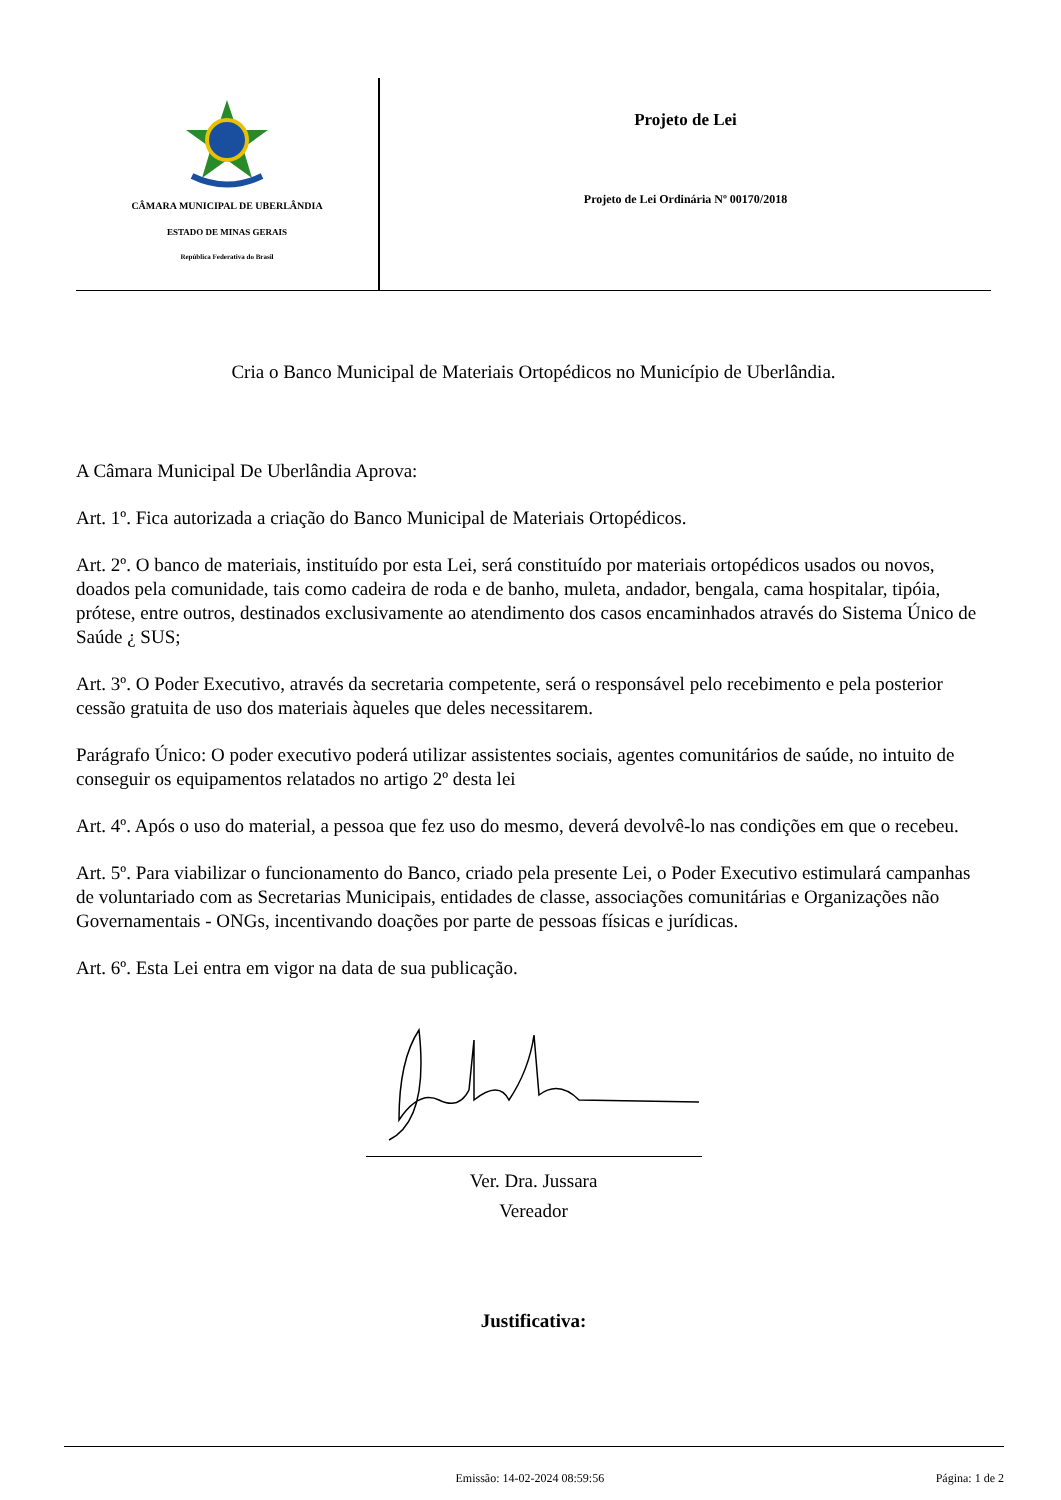CÂMARA MUNICIPAL DE UBERLÂNDIA
ESTADO DE MINAS GERAIS
República Federativa do Brasil
Projeto de Lei
Projeto de Lei Ordinária Nº 00170/2018
Cria o Banco Municipal de Materiais Ortopédicos no Município de Uberlândia.
A Câmara Municipal De Uberlândia Aprova:
Art. 1º. Fica autorizada a criação do Banco Municipal de Materiais Ortopédicos.
Art. 2º. O banco de materiais, instituído por esta Lei, será constituído por materiais ortopédicos usados ou novos, doados pela comunidade, tais como cadeira de roda e de banho, muleta, andador, bengala, cama hospitalar, tipóia, prótese, entre outros, destinados exclusivamente ao atendimento dos casos encaminhados através do Sistema Único de Saúde ¿ SUS;
Art. 3º. O Poder Executivo, através da secretaria competente, será o responsável pelo recebimento e pela posterior cessão gratuita de uso dos materiais àqueles que deles necessitarem.
Parágrafo Único: O poder executivo poderá utilizar assistentes sociais, agentes comunitários de saúde, no intuito de conseguir os equipamentos relatados no artigo 2º desta lei
Art. 4º. Após o uso do material, a pessoa que fez uso do mesmo, deverá devolvê-lo nas condições em que o recebeu.
Art. 5º. Para viabilizar o funcionamento do Banco, criado pela presente Lei, o Poder Executivo estimulará campanhas de voluntariado com as Secretarias Municipais, entidades de classe, associações comunitárias e Organizações não Governamentais - ONGs, incentivando doações por parte de pessoas físicas e jurídicas.
Art. 6º. Esta Lei entra em vigor na data de sua publicação.
Ver. Dra. Jussara
Vereador
Justificativa:
Emissão: 14-02-2024 08:59:56 Página: 1 de 2